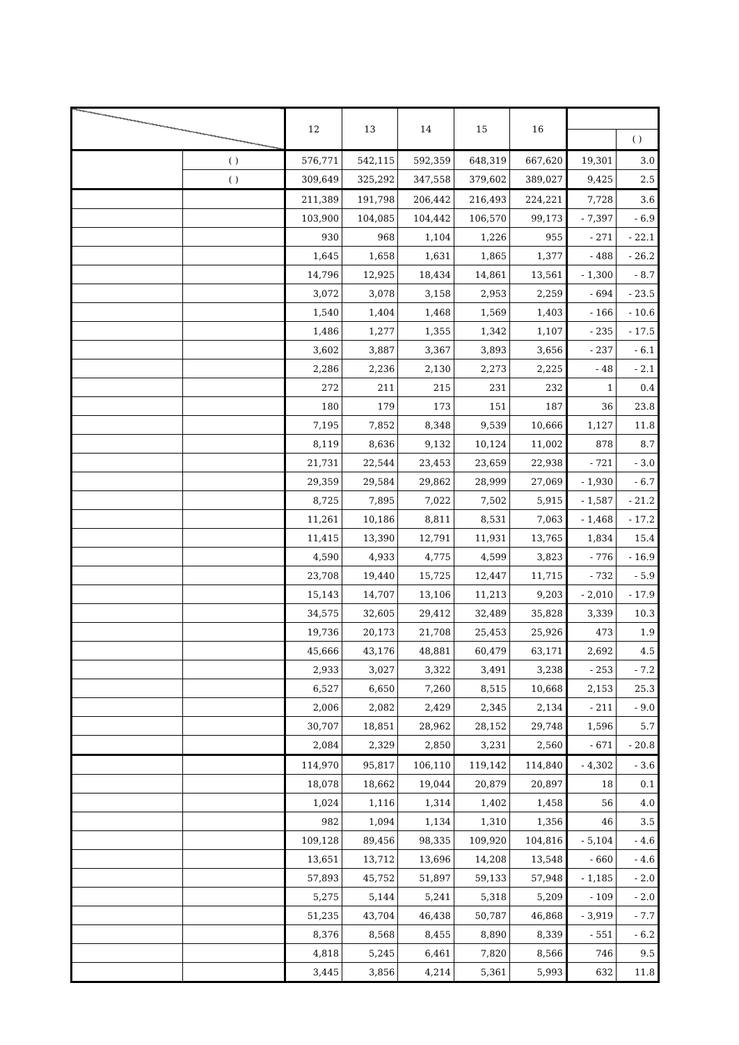| | | 12 | 13 | 14 | 15 | 16 | | |
| --- | --- | --- | --- | --- | --- | --- | --- | --- |
| | | | | | | | | ( ) |
| | ( ) | 576,771 | 542,115 | 592,359 | 648,319 | 667,620 | 19,301 | 3.0 |
| | ( ) | 309,649 | 325,292 | 347,558 | 379,602 | 389,027 | 9,425 | 2.5 |
| | | 211,389 | 191,798 | 206,442 | 216,493 | 224,221 | 7,728 | 3.6 |
| | | 103,900 | 104,085 | 104,442 | 106,570 | 99,173 | - 7,397 | - 6.9 |
| | | 930 | 968 | 1,104 | 1,226 | 955 | - 271 | - 22.1 |
| | | 1,645 | 1,658 | 1,631 | 1,865 | 1,377 | - 488 | - 26.2 |
| | | 14,796 | 12,925 | 18,434 | 14,861 | 13,561 | - 1,300 | - 8.7 |
| | | 3,072 | 3,078 | 3,158 | 2,953 | 2,259 | - 694 | - 23.5 |
| | | 1,540 | 1,404 | 1,468 | 1,569 | 1,403 | - 166 | - 10.6 |
| | | 1,486 | 1,277 | 1,355 | 1,342 | 1,107 | - 235 | - 17.5 |
| | | 3,602 | 3,887 | 3,367 | 3,893 | 3,656 | - 237 | - 6.1 |
| | | 2,286 | 2,236 | 2,130 | 2,273 | 2,225 | - 48 | - 2.1 |
| | | 272 | 211 | 215 | 231 | 232 | 1 | 0.4 |
| | | 180 | 179 | 173 | 151 | 187 | 36 | 23.8 |
| | | 7,195 | 7,852 | 8,348 | 9,539 | 10,666 | 1,127 | 11.8 |
| | | 8,119 | 8,636 | 9,132 | 10,124 | 11,002 | 878 | 8.7 |
| | | 21,731 | 22,544 | 23,453 | 23,659 | 22,938 | - 721 | - 3.0 |
| | | 29,359 | 29,584 | 29,862 | 28,999 | 27,069 | - 1,930 | - 6.7 |
| | | 8,725 | 7,895 | 7,022 | 7,502 | 5,915 | - 1,587 | - 21.2 |
| | | 11,261 | 10,186 | 8,811 | 8,531 | 7,063 | - 1,468 | - 17.2 |
| | | 11,415 | 13,390 | 12,791 | 11,931 | 13,765 | 1,834 | 15.4 |
| | | 4,590 | 4,933 | 4,775 | 4,599 | 3,823 | - 776 | - 16.9 |
| | | 23,708 | 19,440 | 15,725 | 12,447 | 11,715 | - 732 | - 5.9 |
| | | 15,143 | 14,707 | 13,106 | 11,213 | 9,203 | - 2,010 | - 17.9 |
| | | 34,575 | 32,605 | 29,412 | 32,489 | 35,828 | 3,339 | 10.3 |
| | | 19,736 | 20,173 | 21,708 | 25,453 | 25,926 | 473 | 1.9 |
| | | 45,666 | 43,176 | 48,881 | 60,479 | 63,171 | 2,692 | 4.5 |
| | | 2,933 | 3,027 | 3,322 | 3,491 | 3,238 | - 253 | - 7.2 |
| | | 6,527 | 6,650 | 7,260 | 8,515 | 10,668 | 2,153 | 25.3 |
| | | 2,006 | 2,082 | 2,429 | 2,345 | 2,134 | - 211 | - 9.0 |
| | | 30,707 | 18,851 | 28,962 | 28,152 | 29,748 | 1,596 | 5.7 |
| | | 2,084 | 2,329 | 2,850 | 3,231 | 2,560 | - 671 | - 20.8 |
| | | 114,970 | 95,817 | 106,110 | 119,142 | 114,840 | - 4,302 | - 3.6 |
| | | 18,078 | 18,662 | 19,044 | 20,879 | 20,897 | 18 | 0.1 |
| | | 1,024 | 1,116 | 1,314 | 1,402 | 1,458 | 56 | 4.0 |
| | | 982 | 1,094 | 1,134 | 1,310 | 1,356 | 46 | 3.5 |
| | | 109,128 | 89,456 | 98,335 | 109,920 | 104,816 | - 5,104 | - 4.6 |
| | | 13,651 | 13,712 | 13,696 | 14,208 | 13,548 | - 660 | - 4.6 |
| | | 57,893 | 45,752 | 51,897 | 59,133 | 57,948 | - 1,185 | - 2.0 |
| | | 5,275 | 5,144 | 5,241 | 5,318 | 5,209 | - 109 | - 2.0 |
| | | 51,235 | 43,704 | 46,438 | 50,787 | 46,868 | - 3,919 | - 7.7 |
| | | 8,376 | 8,568 | 8,455 | 8,890 | 8,339 | - 551 | - 6.2 |
| | | 4,818 | 5,245 | 6,461 | 7,820 | 8,566 | 746 | 9.5 |
| | | 3,445 | 3,856 | 4,214 | 5,361 | 5,993 | 632 | 11.8 |